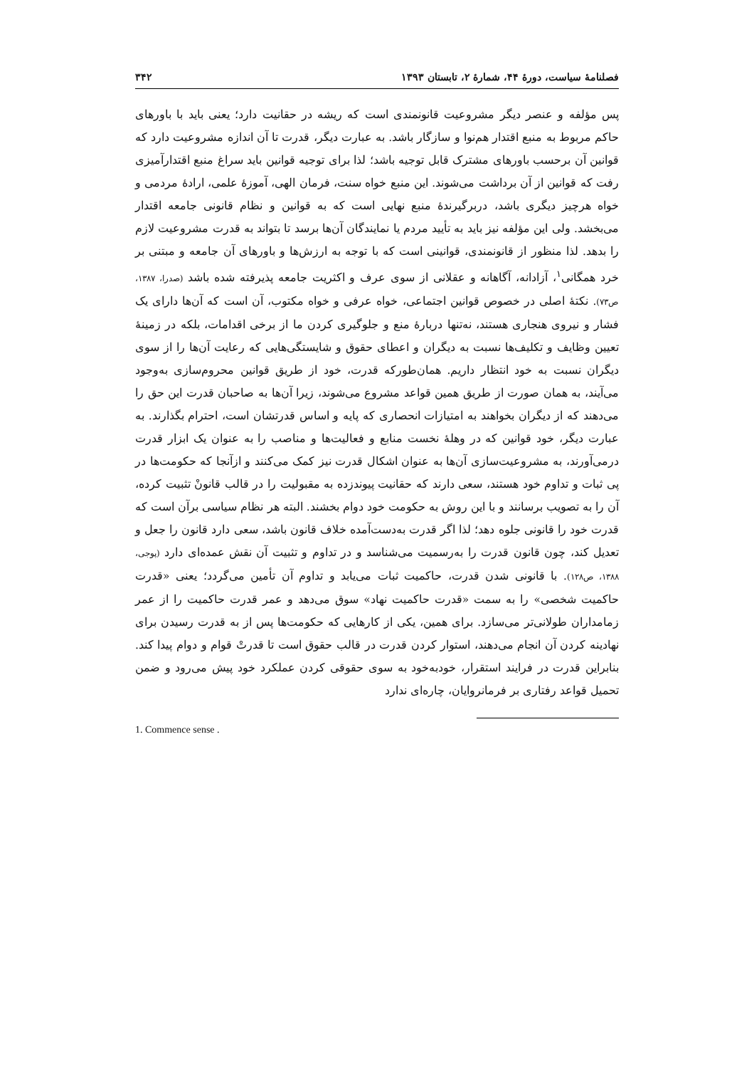فصلنامهٔ سیاست، دورهٔ ۴۴، شمارهٔ ۲، تابستان ۱۳۹۳ ۳۴۲
پس مؤلفه و عنصر دیگر مشروعیت قانونمندی است که ریشه در حقانیت دارد؛ یعنی باید با باورهای حاکم مربوط به منبع اقتدار هم‌نوا و سازگار باشد. به عبارت دیگر، قدرت تا آن اندازه مشروعیت دارد که قوانین آن برحسب باورهای مشترک قابل توجیه باشد؛ لذا برای توجیه قوانین باید سراغ منبع اقتدارآمیزی رفت که قوانین از آن برداشت می‌شوند. این منبع خواه سنت، فرمان الهی، آموزهٔ علمی، ارادهٔ مردمی و خواه هرچیز دیگری باشد، دربرگیرندهٔ منبع نهایی است که به قوانین و نظام قانونی جامعه اقتدار می‌بخشد. ولی این مؤلفه نیز باید به تأیید مردم یا نمایندگان آن‌ها برسد تا بتواند به قدرت مشروعیت لازم را بدهد. لذا منظور از قانونمندی، قوانینی است که با توجه به ارزش‌ها و باورهای آن جامعه و مبتنی بر خرد همگانی<sup>۱</sup>، آزادانه، آگاهانه و عقلانی از سوی عرف و اکثریت جامعه پذیرفته شده باشد (صدرا، ۱۳۸۷، ص۷۳). نکتهٔ اصلی در خصوص قوانین اجتماعی، خواه عرفی و خواه مکتوب، آن است که آن‌ها دارای یک فشار و نیروی هنجاری هستند، نه‌تنها دربارهٔ منع و جلوگیری کردن ما از برخی اقدامات، بلکه در زمینهٔ تعیین وظایف و تکلیف‌ها نسبت به دیگران و اعطای حقوق و شایستگی‌هایی که رعایت آن‌ها را از سوی دیگران نسبت به خود انتظار داریم. همان‌طورکه قدرت، خود از طریق قوانین محروم‌سازی به‌وجود می‌آیند، به همان صورت از طریق همین قواعد مشروع می‌شوند، زیرا آن‌ها به صاحبان قدرت این حق را می‌دهند که از دیگران بخواهند به امتیازات انحصاری که پایه و اساس قدرتشان است، احترام بگذارند. به عبارت دیگر، خود قوانین که در وهلهٔ نخست منابع و فعالیت‌ها و مناصب را به عنوان یک ابزار قدرت درمی‌آورند، به مشروعیت‌سازی آن‌ها به عنوان اشکال قدرت نیز کمک می‌کنند و ازآنجا که حکومت‌ها در پی ثبات و تداوم خود هستند، سعی دارند که حقانیت پیوندزده به مقبولیت را در قالب قانونْ تثبیت کرده، آن را به تصویب برسانند و با این روش به حکومت خود دوام بخشند. البته هر نظام سیاسی برآن است که قدرت خود را قانونی جلوه دهد؛ لذا اگر قدرت به‌دست‌آمده خلاف قانون باشد، سعی دارد قانون را جعل و تعدیل کند، چون قانون قدرت را به‌رسمیت می‌شناسد و در تداوم و تثبیت آن نقش عمده‌ای دارد (پوجی، ۱۳۸۸، ص۱۲۸). با قانونی شدن قدرت، حاکمیت ثبات می‌یابد و تداوم آن تأمین می‌گردد؛ یعنی «قدرت حاکمیت شخصی» را به سمت «قدرت حاکمیت نهاد» سوق می‌دهد و عمر قدرت حاکمیت را از عمر زمامداران طولانی‌تر می‌سازد. برای همین، یکی از کارهایی که حکومت‌ها پس از به قدرت رسیدن برای نهادینه کردن آن انجام می‌دهند، استوار کردن قدرت در قالب حقوق است تا قدرتْ قوام و دوام پیدا کند. بنابراین قدرت در فرایند استقرار، خودبه‌خود به سوی حقوقی کردن عملکرد خود پیش می‌رود و ضمن تحمیل قواعد رفتاری بر فرمانروایان، چاره‌ای ندارد
1. Commence sense .